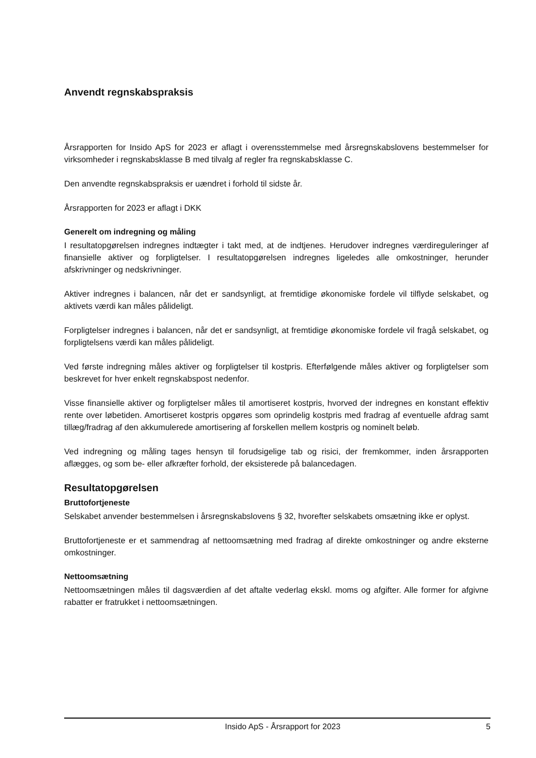Anvendt regnskabspraksis
Årsrapporten for Insido ApS for 2023 er aflagt i overensstemmelse med årsregnskabslovens bestemmelser for virksomheder i regnskabsklasse B med tilvalg af regler fra regnskabsklasse C.
Den anvendte regnskabspraksis er uændret i forhold til sidste år.
Årsrapporten for 2023 er aflagt i DKK
Generelt om indregning og måling
I resultatopgørelsen indregnes indtægter i takt med, at de indtjenes. Herudover indregnes værdireguleringer af finansielle aktiver og forpligtelser. I resultatopgørelsen indregnes ligeledes alle omkostninger, herunder afskrivninger og nedskrivninger.
Aktiver indregnes i balancen, når det er sandsynligt, at fremtidige økonomiske fordele vil tilflyde selskabet, og aktivets værdi kan måles pålideligt.
Forpligtelser indregnes i balancen, når det er sandsynligt, at fremtidige økonomiske fordele vil fragå selskabet, og forpligtelsens værdi kan måles pålideligt.
Ved første indregning måles aktiver og forpligtelser til kostpris. Efterfølgende måles aktiver og forpligtelser som beskrevet for hver enkelt regnskabspost nedenfor.
Visse finansielle aktiver og forpligtelser måles til amortiseret kostpris, hvorved der indregnes en konstant effektiv rente over løbetiden. Amortiseret kostpris opgøres som oprindelig kostpris med fradrag af eventuelle afdrag samt tillæg/fradrag af den akkumulerede amortisering af forskellen mellem kostpris og nominelt beløb.
Ved indregning og måling tages hensyn til forudsigelige tab og risici, der fremkommer, inden årsrapporten aflægges, og som be- eller afkræfter forhold, der eksisterede på balancedagen.
Resultatopgørelsen
Bruttofortjeneste
Selskabet anvender bestemmelsen i årsregnskabslovens § 32, hvorefter selskabets omsætning ikke er oplyst.
Bruttofortjeneste er et sammendrag af nettoomsætning med fradrag af direkte omkostninger og andre eksterne omkostninger.
Nettoomsætning
Nettoomsætningen måles til dagsværdien af det aftalte vederlag ekskl. moms og afgifter. Alle former for afgivne rabatter er fratrukket i nettoomsætningen.
Insido ApS - Årsrapport for 2023 5